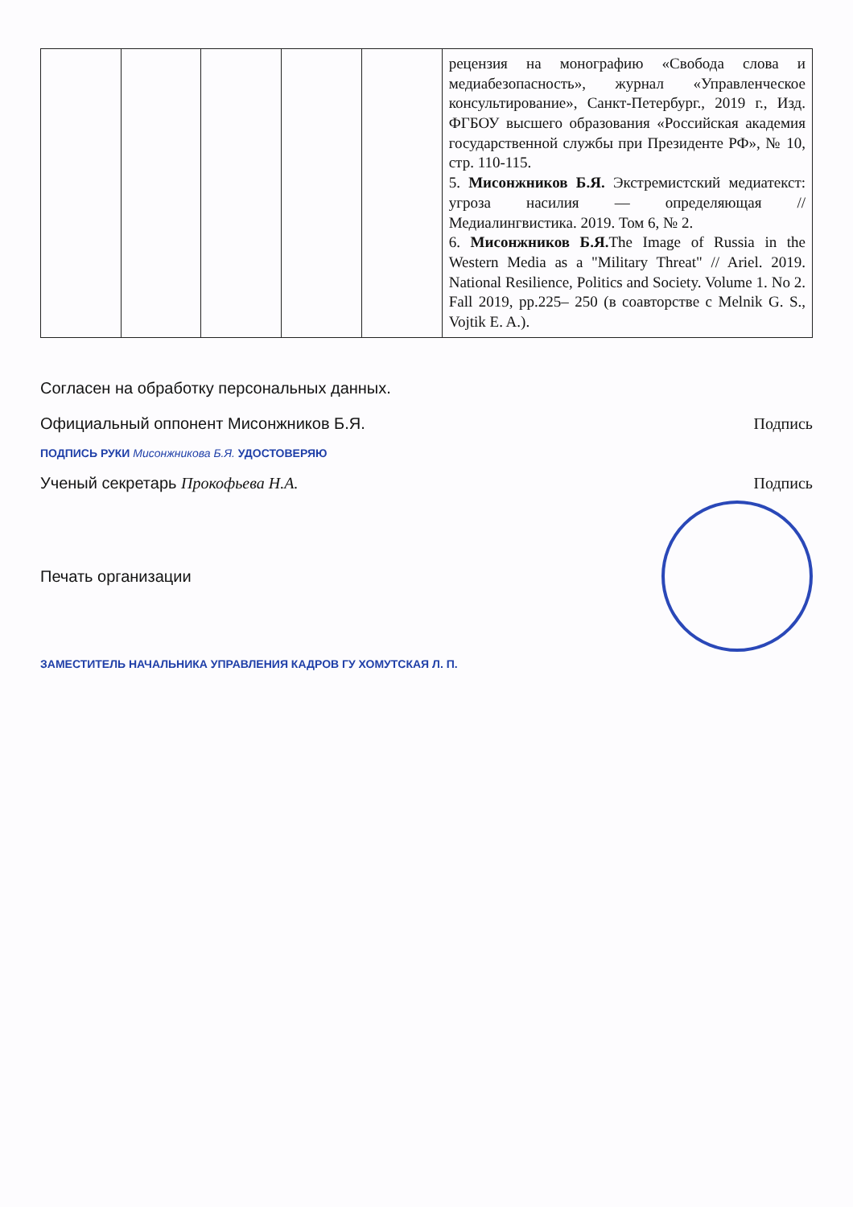| | | | | | рецензия на монографию «Свобода слова и медиабезопасность», журнал «Управленческое консультирование», Санкт-Петербург., 2019 г., Изд. ФГБОУ высшего образования «Российская академия государственной службы при Президенте РФ», № 10, стр. 110-115. 5. Мисонжников Б.Я. Экстремистский медиатекст: угроза насилия — определяющая // Медиалингвистика. 2019. Том 6, № 2. 6. Мисонжников Б.Я. The Image of Russia in the Western Media as a "Military Threat" // Ariel. 2019. National Resilience, Politics and Society. Volume 1. No 2. Fall 2019, pp.225– 250 (в соавторстве с Melnik G. S., Vojtik E. A.). |
Согласен на обработку персональных данных.
Официальный оппонент Мисонжников Б.Я. Подпись
ПОДПИСЬ РУКИ Мисонжникова Б.Я. УДОСТОВЕРЯЮ
Ученый секретарь Прокофьева Н.А. Подпись
Печать организации
ЗАМЕСТИТЕЛЬ НАЧАЛЬНИКА УПРАВЛЕНИЯ КАДРОВ ГУ ХОМУТСКАЯ Л. П.